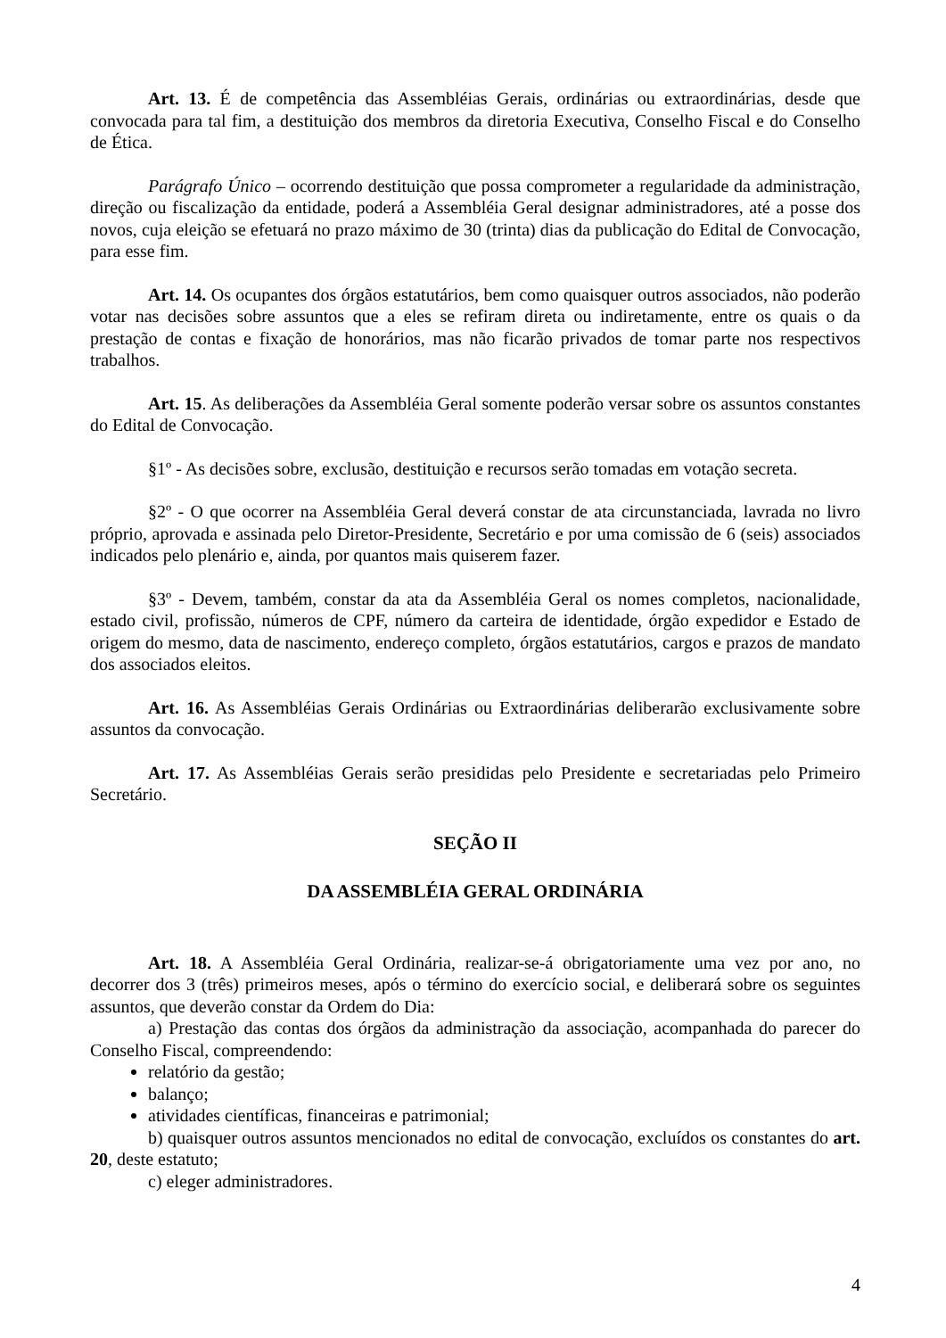Art. 13. É de competência das Assembléias Gerais, ordinárias ou extraordinárias, desde que convocada para tal fim, a destituição dos membros da diretoria Executiva, Conselho Fiscal e do Conselho de Ética.
Parágrafo Único – ocorrendo destituição que possa comprometer a regularidade da administração, direção ou fiscalização da entidade, poderá a Assembléia Geral designar administradores, até a posse dos novos, cuja eleição se efetuará no prazo máximo de 30 (trinta) dias da publicação do Edital de Convocação, para esse fim.
Art. 14. Os ocupantes dos órgãos estatutários, bem como quaisquer outros associados, não poderão votar nas decisões sobre assuntos que a eles se refiram direta ou indiretamente, entre os quais o da prestação de contas e fixação de honorários, mas não ficarão privados de tomar parte nos respectivos trabalhos.
Art. 15. As deliberações da Assembléia Geral somente poderão versar sobre os assuntos constantes do Edital de Convocação.
§1º - As decisões sobre, exclusão, destituição e recursos serão tomadas em votação secreta.
§2º - O que ocorrer na Assembléia Geral deverá constar de ata circunstanciada, lavrada no livro próprio, aprovada e assinada pelo Diretor-Presidente, Secretário e por uma comissão de 6 (seis) associados indicados pelo plenário e, ainda, por quantos mais quiserem fazer.
§3º - Devem, também, constar da ata da Assembléia Geral os nomes completos, nacionalidade, estado civil, profissão, números de CPF, número da carteira de identidade, órgão expedidor e Estado de origem do mesmo, data de nascimento, endereço completo, órgãos estatutários, cargos e prazos de mandato dos associados eleitos.
Art. 16. As Assembléias Gerais Ordinárias ou Extraordinárias deliberarão exclusivamente sobre assuntos da convocação.
Art. 17. As Assembléias Gerais serão presididas pelo Presidente e secretariadas pelo Primeiro Secretário.
SEÇÃO II
DA ASSEMBLÉIA GERAL ORDINÁRIA
Art. 18. A Assembléia Geral Ordinária, realizar-se-á obrigatoriamente uma vez por ano, no decorrer dos 3 (três) primeiros meses, após o término do exercício social, e deliberará sobre os seguintes assuntos, que deverão constar da Ordem do Dia:
a) Prestação das contas dos órgãos da administração da associação, acompanhada do parecer do Conselho Fiscal, compreendendo:
relatório da gestão;
balanço;
atividades científicas, financeiras e patrimonial;
b) quaisquer outros assuntos mencionados no edital de convocação, excluídos os constantes do art. 20, deste estatuto;
c) eleger administradores.
4